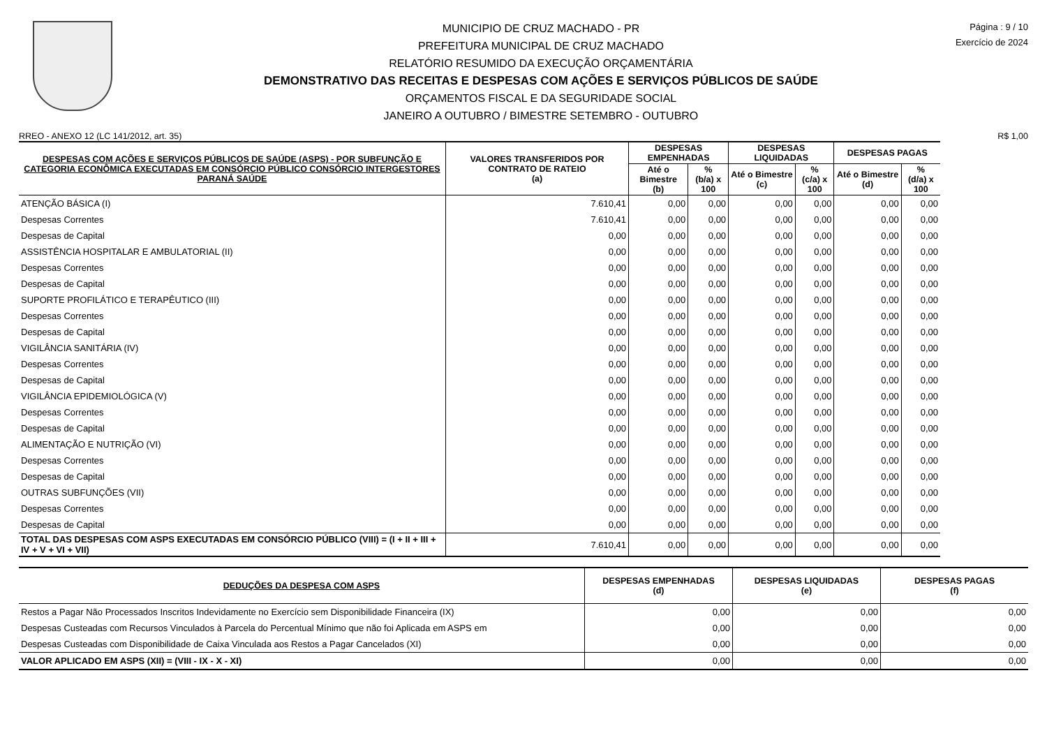MUNICIPIO DE CRUZ MACHADO - PR
PREFEITURA MUNICIPAL DE CRUZ MACHADO
RELATÓRIO RESUMIDO DA EXECUÇÃO ORÇAMENTÁRIA
DEMONSTRATIVO DAS RECEITAS E DESPESAS COM AÇÕES E SERVIÇOS PÚBLICOS DE SAÚDE
ORÇAMENTOS FISCAL E DA SEGURIDADE SOCIAL
JANEIRO A OUTUBRO / BIMESTRE SETEMBRO - OUTUBRO
Página : 9 / 10
Exercício de 2024
RREO - ANEXO 12 (LC 141/2012, art. 35) R$ 1,00
| DESPESAS COM AÇÕES E SERVIÇOS PÚBLICOS DE SAÚDE (ASPS) - POR SUBFUNÇÃO E CATEGORIA ECONÔMICA EXECUTADAS EM CONSÓRCIO PÚBLICO CONSÓRCIO INTERGESTORES PARANÁ SAÚDE | VALORES TRANSFERIDOS POR CONTRATO DE RATEIO (a) | DESPESAS EMPENHADAS | | DESPESAS LIQUIDADAS | | DESPESAS PAGAS | |
| --- | --- | --- | --- | --- | --- | --- | --- |
| | | Até o Bimestre (b) | % (b/a) x 100 | Até o Bimestre (c) | % (c/a) x 100 | Até o Bimestre (d) | % (d/a) x 100 |
| ATENÇÃO BÁSICA (I) | 7.610,41 | 0,00 | 0,00 | 0,00 | 0,00 | 0,00 | 0,00 |
| Despesas Correntes | 7.610,41 | 0,00 | 0,00 | 0,00 | 0,00 | 0,00 | 0,00 |
| Despesas de Capital | 0,00 | 0,00 | 0,00 | 0,00 | 0,00 | 0,00 | 0,00 |
| ASSISTÊNCIA HOSPITALAR E AMBULATORIAL (II) | 0,00 | 0,00 | 0,00 | 0,00 | 0,00 | 0,00 | 0,00 |
| Despesas Correntes | 0,00 | 0,00 | 0,00 | 0,00 | 0,00 | 0,00 | 0,00 |
| Despesas de Capital | 0,00 | 0,00 | 0,00 | 0,00 | 0,00 | 0,00 | 0,00 |
| SUPORTE PROFILÁTICO E TERAPÊUTICO (III) | 0,00 | 0,00 | 0,00 | 0,00 | 0,00 | 0,00 | 0,00 |
| Despesas Correntes | 0,00 | 0,00 | 0,00 | 0,00 | 0,00 | 0,00 | 0,00 |
| Despesas de Capital | 0,00 | 0,00 | 0,00 | 0,00 | 0,00 | 0,00 | 0,00 |
| VIGILÂNCIA SANITÁRIA (IV) | 0,00 | 0,00 | 0,00 | 0,00 | 0,00 | 0,00 | 0,00 |
| Despesas Correntes | 0,00 | 0,00 | 0,00 | 0,00 | 0,00 | 0,00 | 0,00 |
| Despesas de Capital | 0,00 | 0,00 | 0,00 | 0,00 | 0,00 | 0,00 | 0,00 |
| VIGILÂNCIA EPIDEMIOLÓGICA (V) | 0,00 | 0,00 | 0,00 | 0,00 | 0,00 | 0,00 | 0,00 |
| Despesas Correntes | 0,00 | 0,00 | 0,00 | 0,00 | 0,00 | 0,00 | 0,00 |
| Despesas de Capital | 0,00 | 0,00 | 0,00 | 0,00 | 0,00 | 0,00 | 0,00 |
| ALIMENTAÇÃO E NUTRIÇÃO (VI) | 0,00 | 0,00 | 0,00 | 0,00 | 0,00 | 0,00 | 0,00 |
| Despesas Correntes | 0,00 | 0,00 | 0,00 | 0,00 | 0,00 | 0,00 | 0,00 |
| Despesas de Capital | 0,00 | 0,00 | 0,00 | 0,00 | 0,00 | 0,00 | 0,00 |
| OUTRAS SUBFUNÇÕES (VII) | 0,00 | 0,00 | 0,00 | 0,00 | 0,00 | 0,00 | 0,00 |
| Despesas Correntes | 0,00 | 0,00 | 0,00 | 0,00 | 0,00 | 0,00 | 0,00 |
| Despesas de Capital | 0,00 | 0,00 | 0,00 | 0,00 | 0,00 | 0,00 | 0,00 |
| TOTAL DAS DESPESAS COM ASPS EXECUTADAS EM CONSÓRCIO PÚBLICO (VIII) = (I + II + III + IV + V + VI + VII) | 7.610,41 | 0,00 | 0,00 | 0,00 | 0,00 | 0,00 | 0,00 |
| DEDUÇÕES DA DESPESA COM ASPS | DESPESAS EMPENHADAS (d) | DESPESAS LIQUIDADAS (e) | DESPESAS PAGAS (f) |
| --- | --- | --- | --- |
| Restos a Pagar Não Processados Inscritos Indevidamente no Exercício sem Disponibilidade Financeira (IX) | 0,00 | 0,00 | 0,00 |
| Despesas Custeadas com Recursos Vinculados à Parcela do Percentual Mínimo que não foi Aplicada em ASPS em | 0,00 | 0,00 | 0,00 |
| Despesas Custeadas com Disponibilidade de Caixa Vinculada aos Restos a Pagar Cancelados (XI) | 0,00 | 0,00 | 0,00 |
| VALOR APLICADO EM ASPS (XII) = (VIII - IX - X - XI) | 0,00 | 0,00 | 0,00 |